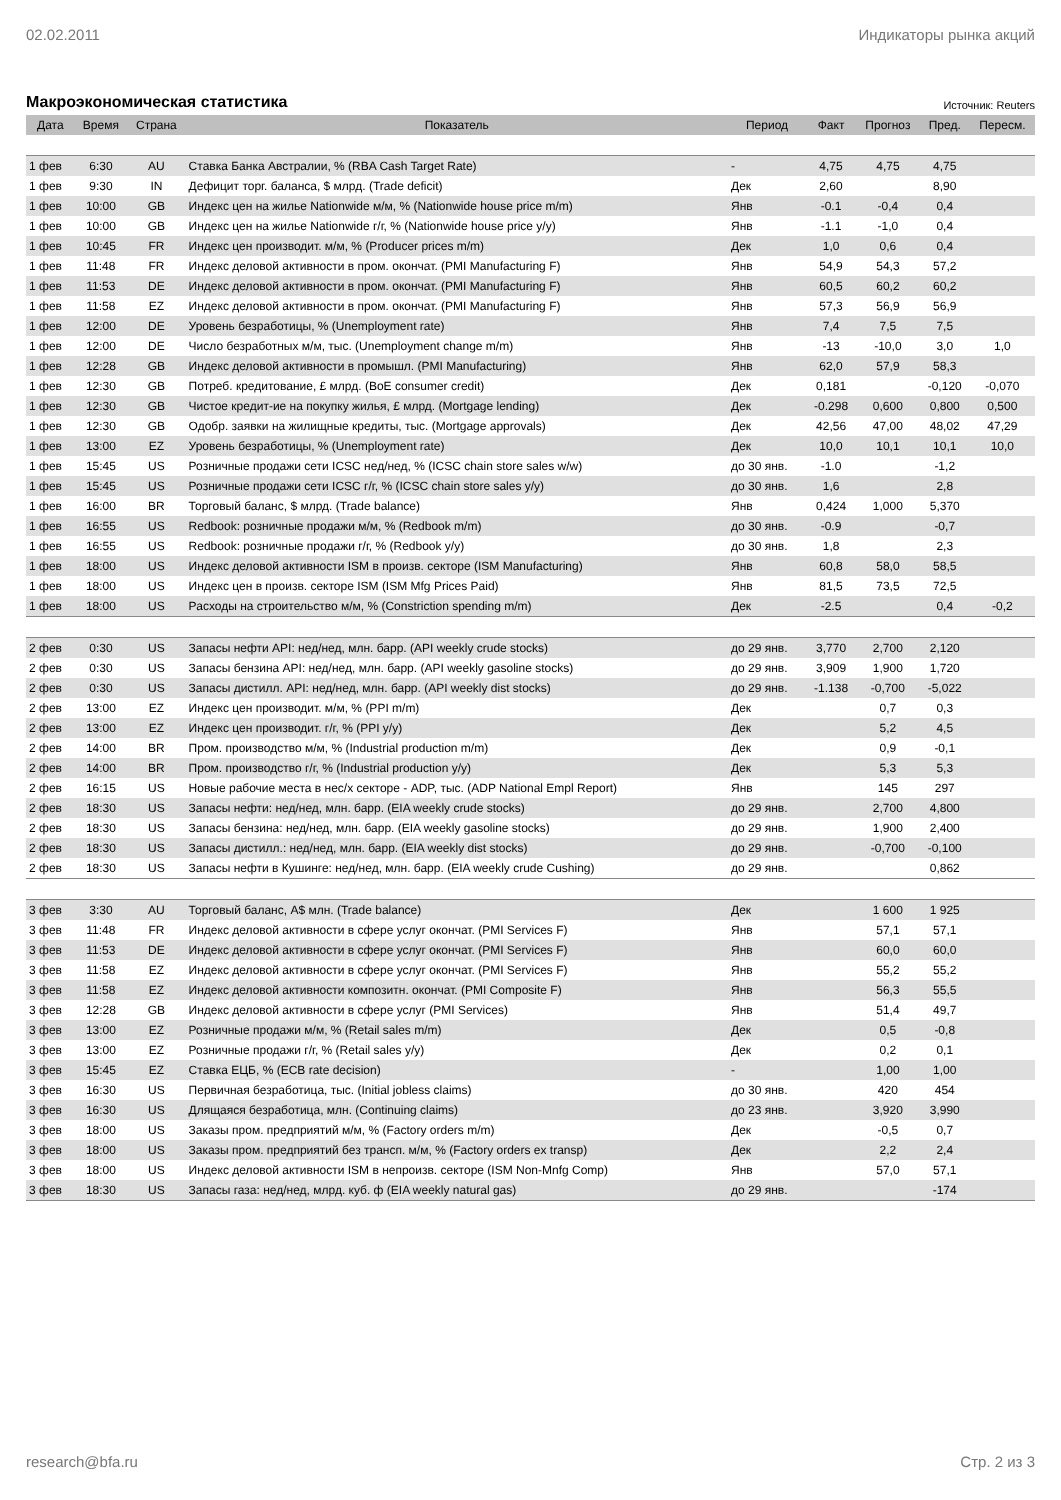02.02.2011 Индикаторы рынка акций
Макроэкономическая статистика Источник: Reuters
| Дата | Время | Страна | Показатель | Период | Факт | Прогноз | Пред. | Пересм. |
| --- | --- | --- | --- | --- | --- | --- | --- | --- |
| 1 фев | 6:30 | AU | Ставка Банка Австралии, % (RBA Cash Target Rate) | - | 4,75 | 4,75 | 4,75 | |
| 1 фев | 9:30 | IN | Дефицит торг. баланса, $ млрд. (Trade deficit) | Дек | 2,60 | | 8,90 | |
| 1 фев | 10:00 | GB | Индекс цен на жилье Nationwide м/м, % (Nationwide house price m/m) | Янв | -0.1 | -0,4 | 0,4 | |
| 1 фев | 10:00 | GB | Индекс цен на жилье Nationwide г/г, % (Nationwide house price y/y) | Янв | -1.1 | -1,0 | 0,4 | |
| 1 фев | 10:45 | FR | Индекс цен производит. м/м, % (Producer prices m/m) | Дек | 1,0 | 0,6 | 0,4 | |
| 1 фев | 11:48 | FR | Индекс деловой активности в пром. окончат. (PMI Manufacturing F) | Янв | 54,9 | 54,3 | 57,2 | |
| 1 фев | 11:53 | DE | Индекс деловой активности в пром. окончат. (PMI Manufacturing F) | Янв | 60,5 | 60,2 | 60,2 | |
| 1 фев | 11:58 | EZ | Индекс деловой активности в пром. окончат. (PMI Manufacturing F) | Янв | 57,3 | 56,9 | 56,9 | |
| 1 фев | 12:00 | DE | Уровень безработицы, % (Unemployment rate) | Янв | 7,4 | 7,5 | 7,5 | |
| 1 фев | 12:00 | DE | Число безработных м/м, тыс. (Unemployment change m/m) | Янв | -13 | -10,0 | 3,0 | 1,0 |
| 1 фев | 12:28 | GB | Индекс деловой активности в промышл. (PMI Manufacturing) | Янв | 62,0 | 57,9 | 58,3 | |
| 1 фев | 12:30 | GB | Потреб. кредитование, £ млрд. (BoE consumer credit) | Дек | 0,181 | | -0,120 | -0,070 |
| 1 фев | 12:30 | GB | Чистое кредит-ие на покупку жилья, £ млрд. (Mortgage lending) | Дек | -0.298 | 0,600 | 0,800 | 0,500 |
| 1 фев | 12:30 | GB | Одобр. заявки на жилищные кредиты, тыс. (Mortgage approvals) | Дек | 42,56 | 47,00 | 48,02 | 47,29 |
| 1 фев | 13:00 | EZ | Уровень безработицы, % (Unemployment rate) | Дек | 10,0 | 10,1 | 10,1 | 10,0 |
| 1 фев | 15:45 | US | Розничные продажи сети ICSC нед/нед, % (ICSC chain store sales w/w) | до 30 янв. | -1.0 | | -1,2 | |
| 1 фев | 15:45 | US | Розничные продажи сети ICSC г/г, % (ICSC chain store sales y/y) | до 30 янв. | 1,6 | | 2,8 | |
| 1 фев | 16:00 | BR | Торговый баланс, $ млрд. (Trade balance) | Янв | 0,424 | 1,000 | 5,370 | |
| 1 фев | 16:55 | US | Redbook: розничные продажи м/м, % (Redbook m/m) | до 30 янв. | -0.9 | | -0,7 | |
| 1 фев | 16:55 | US | Redbook: розничные продажи г/г, % (Redbook y/y) | до 30 янв. | 1,8 | | 2,3 | |
| 1 фев | 18:00 | US | Индекс деловой активности ISM в произв. секторе (ISM Manufacturing) | Янв | 60,8 | 58,0 | 58,5 | |
| 1 фев | 18:00 | US | Индекс цен в произв. секторе ISM (ISM Mfg Prices Paid) | Янв | 81,5 | 73,5 | 72,5 | |
| 1 фев | 18:00 | US | Расходы на строительство м/м, % (Constriction spending m/m) | Дек | -2.5 | | 0,4 | -0,2 |
| 2 фев | 0:30 | US | Запасы нефти API: нед/нед, млн. барр. (API weekly crude stocks) | до 29 янв. | 3,770 | 2,700 | 2,120 | |
| 2 фев | 0:30 | US | Запасы бензина API: нед/нед, млн. барр. (API weekly gasoline stocks) | до 29 янв. | 3,909 | 1,900 | 1,720 | |
| 2 фев | 0:30 | US | Запасы дистилл. API: нед/нед, млн. барр. (API weekly dist stocks) | до 29 янв. | -1.138 | -0,700 | -5,022 | |
| 2 фев | 13:00 | EZ | Индекс цен производит. м/м, % (PPI m/m) | Дек | | 0,7 | 0,3 | |
| 2 фев | 13:00 | EZ | Индекс цен производит. г/г, % (PPI y/y) | Дек | | 5,2 | 4,5 | |
| 2 фев | 14:00 | BR | Пром. производство м/м, % (Industrial production m/m) | Дек | | 0,9 | -0,1 | |
| 2 фев | 14:00 | BR | Пром. производство г/г, % (Industrial production y/y) | Дек | | 5,3 | 5,3 | |
| 2 фев | 16:15 | US | Новые рабочие места в нес/х секторе - ADP, тыс. (ADP National Empl Report) | Янв | | 145 | 297 | |
| 2 фев | 18:30 | US | Запасы нефти: нед/нед, млн. барр. (EIA weekly crude stocks) | до 29 янв. | | 2,700 | 4,800 | |
| 2 фев | 18:30 | US | Запасы бензина: нед/нед, млн. барр. (EIA weekly gasoline stocks) | до 29 янв. | | 1,900 | 2,400 | |
| 2 фев | 18:30 | US | Запасы дистилл.: нед/нед, млн. барр. (EIA weekly dist stocks) | до 29 янв. | | -0,700 | -0,100 | |
| 2 фев | 18:30 | US | Запасы нефти в Кушинге: нед/нед, млн. барр. (EIA weekly crude Cushing) | до 29 янв. | | | 0,862 | |
| 3 фев | 3:30 | AU | Торговый баланс, A$ млн. (Trade balance) | Дек | | 1 600 | 1 925 | |
| 3 фев | 11:48 | FR | Индекс деловой активности в сфере услуг окончат. (PMI Services F) | Янв | | 57,1 | 57,1 | |
| 3 фев | 11:53 | DE | Индекс деловой активности в сфере услуг окончат. (PMI Services F) | Янв | | 60,0 | 60,0 | |
| 3 фев | 11:58 | EZ | Индекс деловой активности в сфере услуг окончат. (PMI Services F) | Янв | | 55,2 | 55,2 | |
| 3 фев | 11:58 | EZ | Индекс деловой активности композитн. окончат. (PMI Composite F) | Янв | | 56,3 | 55,5 | |
| 3 фев | 12:28 | GB | Индекс деловой активности в сфере услуг (PMI Services) | Янв | | 51,4 | 49,7 | |
| 3 фев | 13:00 | EZ | Розничные продажи м/м, % (Retail sales m/m) | Дек | | 0,5 | -0,8 | |
| 3 фев | 13:00 | EZ | Розничные продажи г/г, % (Retail sales y/y) | Дек | | 0,2 | 0,1 | |
| 3 фев | 15:45 | EZ | Ставка ЕЦБ, % (ECB rate decision) | - | | 1,00 | 1,00 | |
| 3 фев | 16:30 | US | Первичная безработица, тыс. (Initial jobless claims) | до 30 янв. | | 420 | 454 | |
| 3 фев | 16:30 | US | Длящаяся безработица, млн. (Continuing claims) | до 23 янв. | | 3,920 | 3,990 | |
| 3 фев | 18:00 | US | Заказы пром. предприятий м/м, % (Factory orders m/m) | Дек | | -0,5 | 0,7 | |
| 3 фев | 18:00 | US | Заказы пром. предприятий без трансп. м/м, % (Factory orders ex transp) | Дек | | 2,2 | 2,4 | |
| 3 фев | 18:00 | US | Индекс деловой активности ISM в непроизв. секторе (ISM Non-Mnfg Comp) | Янв | | 57,0 | 57,1 | |
| 3 фев | 18:30 | US | Запасы газа: нед/нед, млрд. куб. ф (EIA weekly natural gas) | до 29 янв. | | | -174 | |
research@bfa.ru Стр. 2 из 3